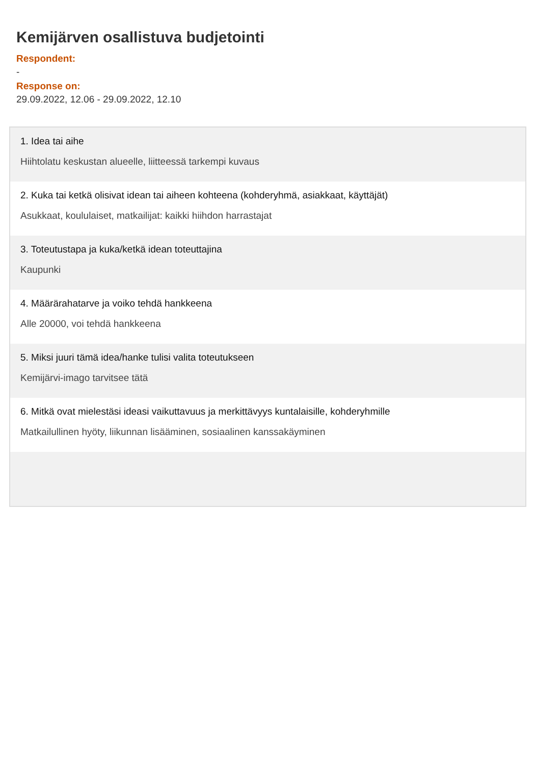Kemijärven osallistuva budjetointi
Respondent:
-
Response on:
29.09.2022, 12.06 - 29.09.2022, 12.10
1. Idea tai aihe
Hiihtolatu keskustan alueelle, liitteessä tarkempi kuvaus
2. Kuka tai ketkä olisivat idean tai aiheen kohteena (kohderyhmä, asiakkaat, käyttäjät)
Asukkaat, koululaiset, matkailijat: kaikki hiihdon harrastajat
3. Toteutustapa ja kuka/ketkä idean toteuttajina
Kaupunki
4. Määrärahatarve ja voiko tehdä hankkeena
Alle 20000, voi tehdä hankkeena
5. Miksi juuri tämä idea/hanke tulisi valita toteutukseen
Kemijärvi-imago tarvitsee tätä
6. Mitkä ovat mielestäsi ideasi vaikuttavuus ja merkittävyys kuntalaisille, kohderyhmille
Matkailullinen hyöty, liikunnan lisääminen, sosiaalinen kanssakäyminen